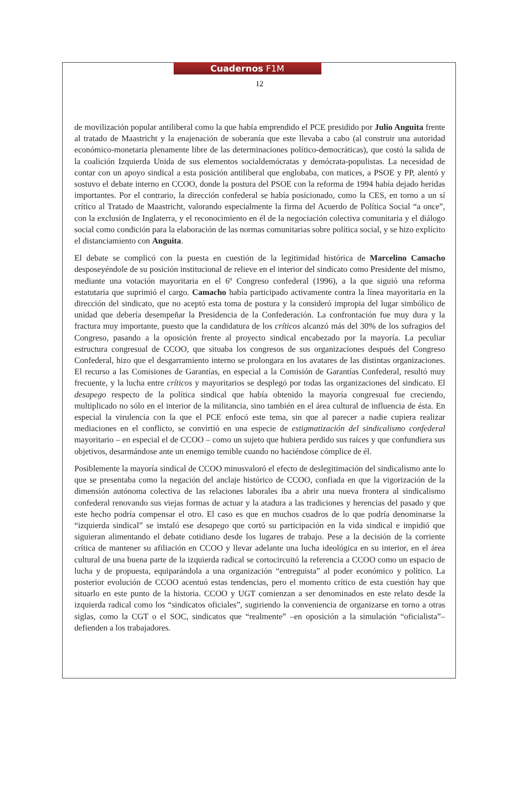Cuadernos F1M
12
de movilización popular antiliberal como la que había emprendido el PCE presidido por Julio Anguita frente al tratado de Maastricht y la enajenación de soberanía que este llevaba a cabo (al construir una autoridad económico-monetaria plenamente libre de las determinaciones político-democráticas), que costó la salida de la coalición Izquierda Unida de sus elementos socialdemócratas y demócrata-populistas. La necesidad de contar con un apoyo sindical a esta posición antiliberal que englobaba, con matices, a PSOE y PP, alentó y sostuvo el debate interno en CCOO, donde la postura del PSOE con la reforma de 1994 había dejado heridas importantes. Por el contrario, la dirección confederal se había posicionado, como la CES, en torno a un sí crítico al Tratado de Maastricht, valorando especialmente la firma del Acuerdo de Política Social “a once”, con la exclusión de Inglaterra, y el reconocimiento en él de la negociación colectiva comunitaria y el diálogo social como condición para la elaboración de las normas comunitarias sobre política social, y se hizo explícito el distanciamiento con Anguita.
El debate se complicó con la puesta en cuestión de la legitimidad histórica de Marcelino Camacho desposeyéndole de su posición institucional de relieve en el interior del sindicato como Presidente del mismo, mediante una votación mayoritaria en el 6º Congreso confederal (1996), a la que siguió una reforma estatutaria que suprimió el cargo. Camacho había participado activamente contra la línea mayoritaria en la dirección del sindicato, que no aceptó esta toma de postura y la consideró impropia del lugar simbólico de unidad que debería desempeñar la Presidencia de la Confederación. La confrontación fue muy dura y la fractura muy importante, puesto que la candidatura de los críticos alcanzó más del 30% de los sufragios del Congreso, pasando a la oposición frente al proyecto sindical encabezado por la mayoría. La peculiar estructura congresual de CCOO, que situaba los congresos de sus organizaciones después del Congreso Confederal, hizo que el desgarramiento interno se prolongara en los avatares de las distintas organizaciones. El recurso a las Comisiones de Garantías, en especial a la Comisión de Garantías Confederal, resultó muy frecuente, y la lucha entre críticos y mayoritarios se desplegó por todas las organizaciones del sindicato. El desapego respecto de la política sindical que había obtenido la mayoría congresual fue creciendo, multiplicado no sólo en el interior de la militancia, sino también en el área cultural de influencia de ésta. En especial la virulencia con la que el PCE enfocó este tema, sin que al parecer a nadie cupiera realizar mediaciones en el conflicto, se convirtió en una especie de estigmatización del sindicalismo confederal mayoritario – en especial el de CCOO – como un sujeto que hubiera perdido sus raíces y que confundiera sus objetivos, desarmándose ante un enemigo temible cuando no haciéndose cómplice de él.
Posiblemente la mayoría sindical de CCOO minusvaloró el efecto de deslegitimación del sindicalismo ante lo que se presentaba como la negación del anclaje histórico de CCOO, confiada en que la vigorización de la dimensión autónoma colectiva de las relaciones laborales iba a abrir una nueva frontera al sindicalismo confederal renovando sus viejas formas de actuar y la atadura a las tradiciones y herencias del pasado y que este hecho podría compensar el otro. El caso es que en muchos cuadros de lo que podría denominarse la “izquierda sindical” se instaló ese desapego que cortó su participación en la vida sindical e impidió que siguieran alimentando el debate cotidiano desde los lugares de trabajo. Pese a la decisión de la corriente crítica de mantener su afiliación en CCOO y llevar adelante una lucha ideológica en su interior, en el área cultural de una buena parte de la izquierda radical se cortocircuitó la referencia a CCOO como un espacio de lucha y de propuesta, equiparándola a una organización “entreguista” al poder económico y político. La posterior evolución de CCOO acentuó estas tendencias, pero el momento crítico de esta cuestión hay que situarlo en este punto de la historia. CCOO y UGT comienzan a ser denominados en este relato desde la izquierda radical como los “sindicatos oficiales”, sugiriendo la conveniencia de organizarse en torno a otras siglas, como la CGT o el SOC, sindicatos que “realmente” –en oposición a la simulación “oficialista”– defienden a los trabajadores.